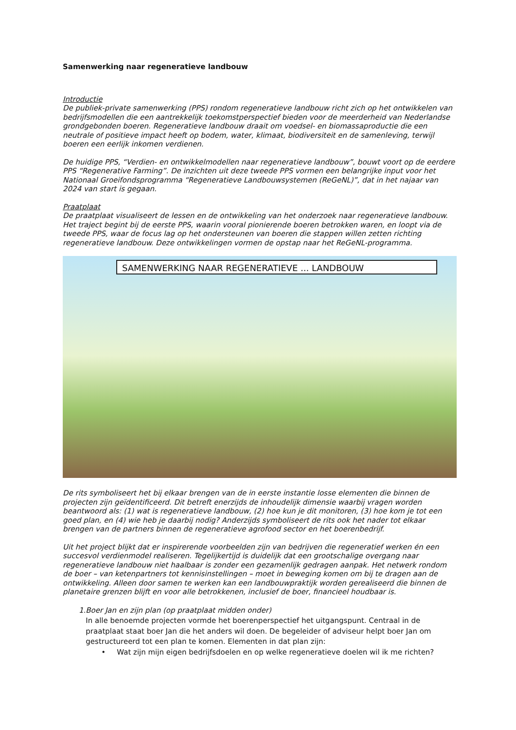Samenwerking naar regeneratieve landbouw
Introductie
De publiek-private samenwerking (PPS) rondom regeneratieve landbouw richt zich op het ontwikkelen van bedrijfsmodellen die een aantrekkelijk toekomstperspectief bieden voor de meerderheid van Nederlandse grondgebonden boeren. Regeneratieve landbouw draait om voedsel- en biomassaproductie die een neutrale of positieve impact heeft op bodem, water, klimaat, biodiversiteit en de samenleving, terwijl boeren een eerlijk inkomen verdienen.
De huidige PPS, “Verdien- en ontwikkelmodellen naar regeneratieve landbouw”, bouwt voort op de eerdere PPS “Regenerative Farming”. De inzichten uit deze tweede PPS vormen een belangrijke input voor het Nationaal Groeifondsprogramma “Regeneratieve Landbouwsystemen (ReGeNL)”, dat in het najaar van 2024 van start is gegaan.
Praatplaat
De praatplaat visualiseert de lessen en de ontwikkeling van het onderzoek naar regeneratieve landbouw. Het traject begint bij de eerste PPS, waarin vooral pionierende boeren betrokken waren, en loopt via de tweede PPS, waar de focus lag op het ondersteunen van boeren die stappen willen zetten richting regeneratieve landbouw. Deze ontwikkelingen vormen de opstap naar het ReGeNL-programma.
SAMENWERKING NAAR REGENERATIEVE ... LANDBOUW
De rits symboliseert het bij elkaar brengen van de in eerste instantie losse elementen die binnen de projecten zijn geïdentificeerd. Dit betreft enerzijds de inhoudelijk dimensie waarbij vragen worden beantwoord als: (1) wat is regeneratieve landbouw, (2) hoe kun je dit monitoren, (3) hoe kom je tot een goed plan, en (4) wie heb je daarbij nodig? Anderzijds symboliseert de rits ook het nader tot elkaar brengen van de partners binnen de regeneratieve agrofood sector en het boerenbedrijf.
Uit het project blijkt dat er inspirerende voorbeelden zijn van bedrijven die regeneratief werken én een succesvol verdienmodel realiseren. Tegelijkertijd is duidelijk dat een grootschalige overgang naar regeneratieve landbouw niet haalbaar is zonder een gezamenlijk gedragen aanpak. Het netwerk rondom de boer – van ketenpartners tot kennisinstellingen – moet in beweging komen om bij te dragen aan de ontwikkeling. Alleen door samen te werken kan een landbouwpraktijk worden gerealiseerd die binnen de planetaire grenzen blijft en voor alle betrokkenen, inclusief de boer, financieel houdbaar is.
1. Boer Jan en zijn plan (op praatplaat midden onder)
In alle benoemde projecten vormde het boerenperspectief het uitgangspunt. Centraal in de praatplaat staat boer Jan die het anders wil doen. De begeleider of adviseur helpt boer Jan om gestructureerd tot een plan te komen. Elementen in dat plan zijn:
• Wat zijn mijn eigen bedrijfsdoelen en op welke regeneratieve doelen wil ik me richten?